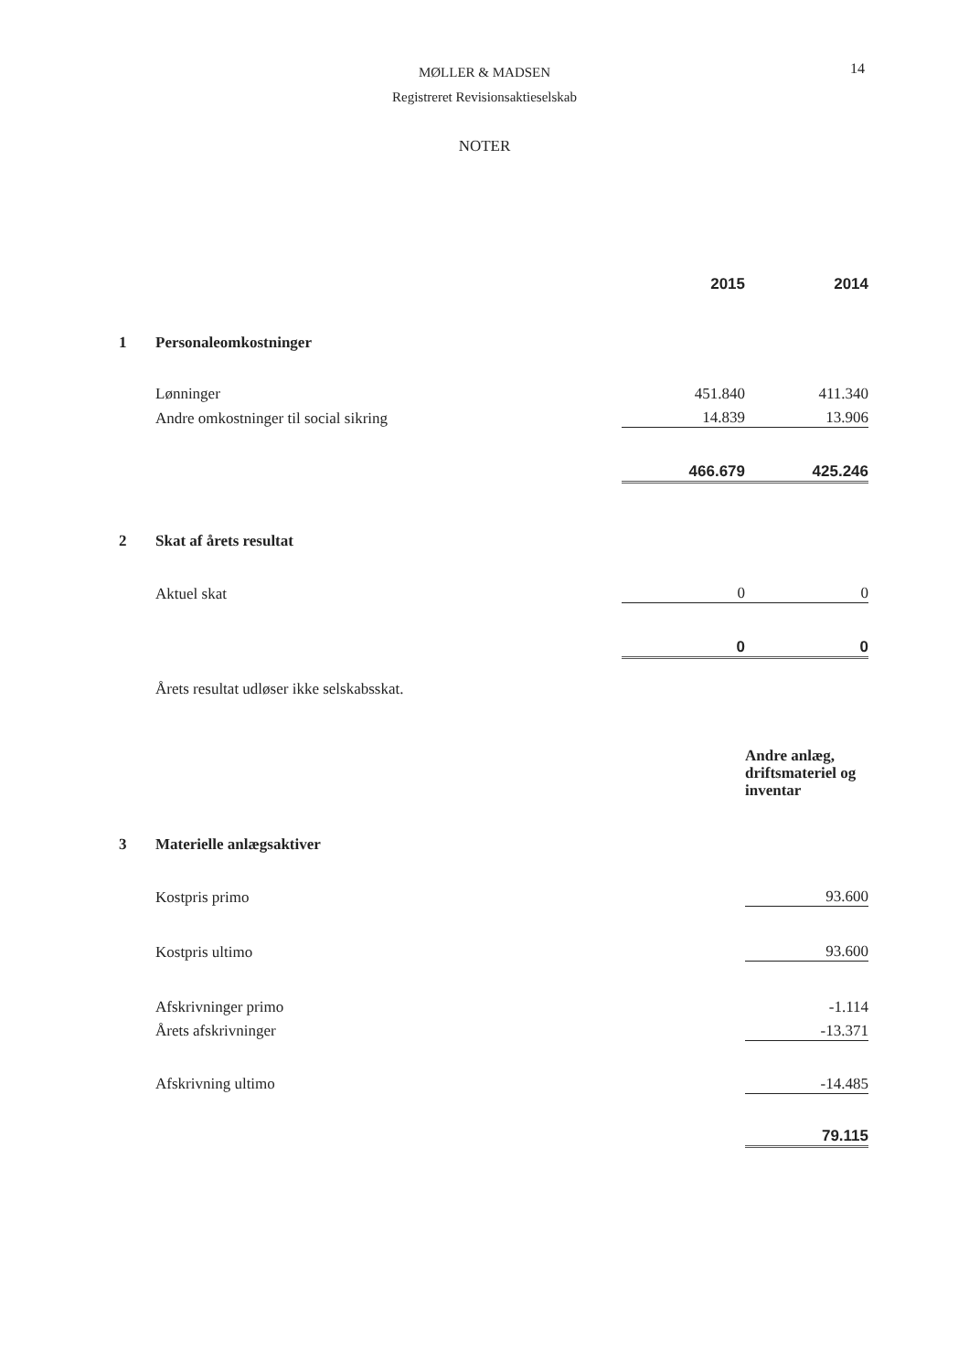MØLLER & MADSEN
Registreret Revisionsaktieselskab
14
NOTER
| | | 2015 | 2014 |
| 1 | Personaleomkostninger | | |
| | Lønninger | 451.840 | 411.340 |
| | Andre omkostninger til social sikring | 14.839 | 13.906 |
| | | 466.679 | 425.246 |
| 2 | Skat af årets resultat | | |
| | Aktuel skat | 0 | 0 |
| | | 0 | 0 |
| | Årets resultat udløser ikke selskabsskat. | | |
| | | | Andre anlæg, driftsmateriel og inventar |
| 3 | Materielle anlægsaktiver | | |
| | Kostpris primo | | 93.600 |
| | Kostpris ultimo | | 93.600 |
| | Afskrivninger primo | | -1.114 |
| | Årets afskrivninger | | -13.371 |
| | Afskrivning ultimo | | -14.485 |
| | | | 79.115 |